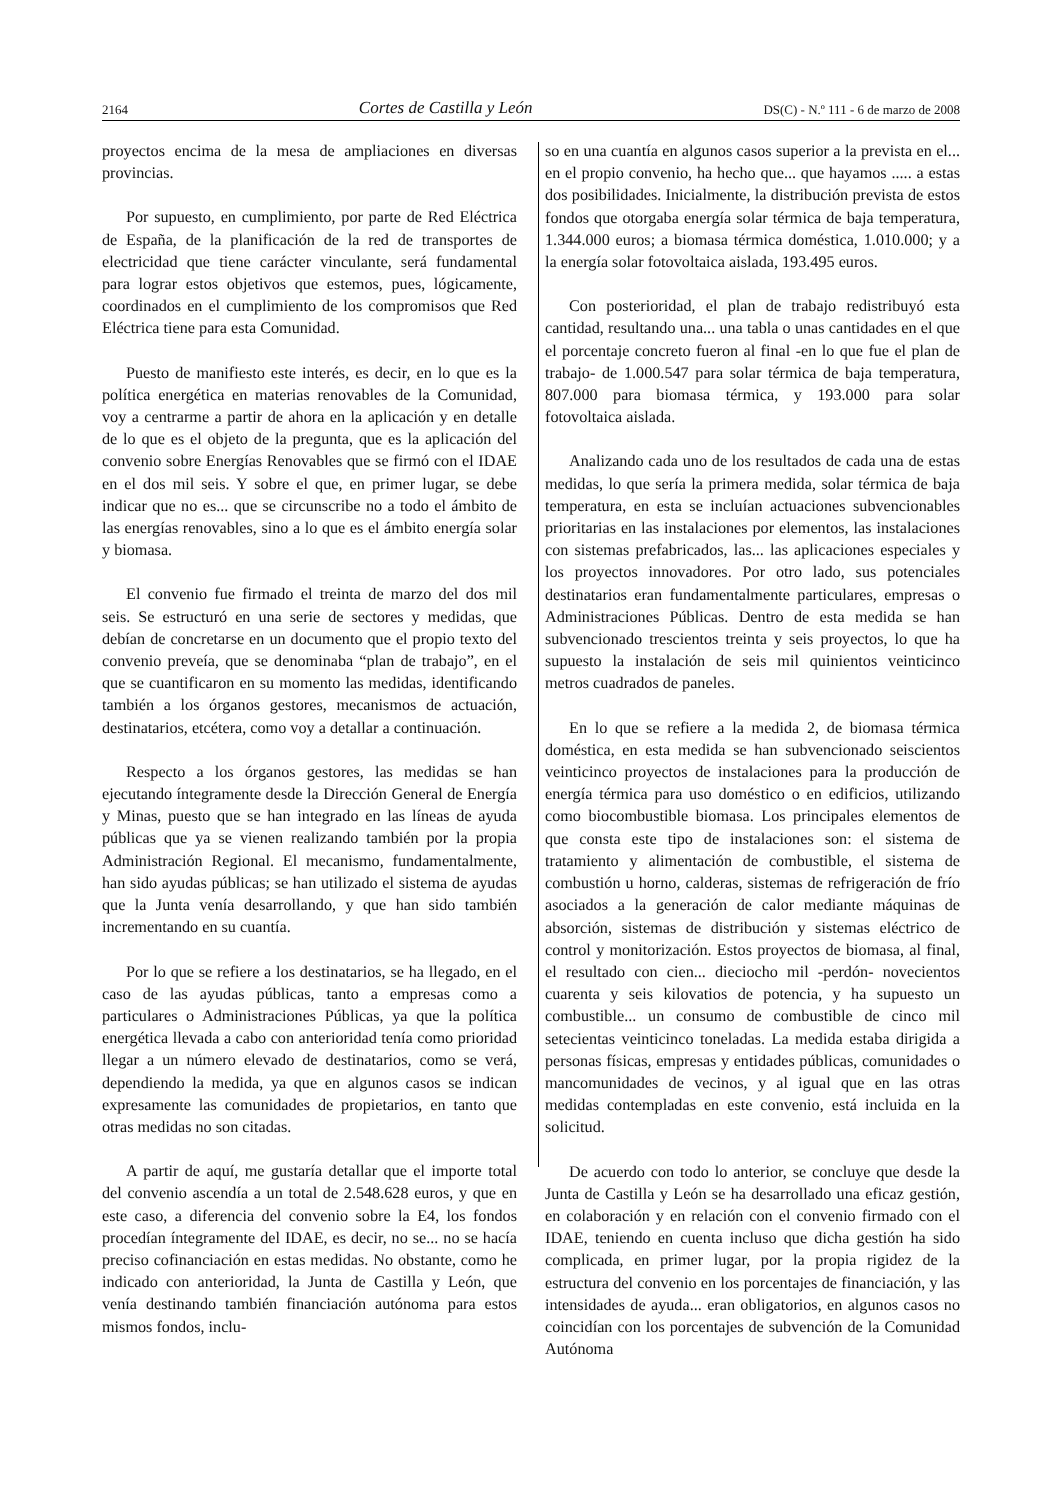2164 Cortes de Castilla y León DS(C) - N.º 111 - 6 de marzo de 2008
proyectos encima de la mesa de ampliaciones en diversas provincias.
Por supuesto, en cumplimiento, por parte de Red Eléctrica de España, de la planificación de la red de transportes de electricidad que tiene carácter vinculante, será fundamental para lograr estos objetivos que estemos, pues, lógicamente, coordinados en el cumplimiento de los compromisos que Red Eléctrica tiene para esta Comunidad.
Puesto de manifiesto este interés, es decir, en lo que es la política energética en materias renovables de la Comunidad, voy a centrarme a partir de ahora en la aplicación y en detalle de lo que es el objeto de la pregunta, que es la aplicación del convenio sobre Energías Renovables que se firmó con el IDAE en el dos mil seis. Y sobre el que, en primer lugar, se debe indicar que no es... que se circunscribe no a todo el ámbito de las energías renovables, sino a lo que es el ámbito energía solar y biomasa.
El convenio fue firmado el treinta de marzo del dos mil seis. Se estructuró en una serie de sectores y medidas, que debían de concretarse en un documento que el propio texto del convenio preveía, que se denominaba “plan de trabajo”, en el que se cuantificaron en su momento las medidas, identificando también a los órganos gestores, mecanismos de actuación, destinatarios, etcétera, como voy a detallar a continuación.
Respecto a los órganos gestores, las medidas se han ejecutando íntegramente desde la Dirección General de Energía y Minas, puesto que se han integrado en las líneas de ayuda públicas que ya se vienen realizando también por la propia Administración Regional. El mecanismo, fundamentalmente, han sido ayudas públicas; se han utilizado el sistema de ayudas que la Junta venía desarrollando, y que han sido también incrementando en su cuantía.
Por lo que se refiere a los destinatarios, se ha llegado, en el caso de las ayudas públicas, tanto a empresas como a particulares o Administraciones Públicas, ya que la política energética llevada a cabo con anterioridad tenía como prioridad llegar a un número elevado de destinatarios, como se verá, dependiendo la medida, ya que en algunos casos se indican expresamente las comunidades de propietarios, en tanto que otras medidas no son citadas.
A partir de aquí, me gustaría detallar que el importe total del convenio ascendía a un total de 2.548.628 euros, y que en este caso, a diferencia del convenio sobre la E4, los fondos procedían íntegramente del IDAE, es decir, no se... no se hacía preciso cofinanciación en estas medidas. No obstante, como he indicado con anterioridad, la Junta de Castilla y León, que venía destinando también financiación autónoma para estos mismos fondos, inclu-
so en una cuantía en algunos casos superior a la prevista en el... en el propio convenio, ha hecho que... que hayamos ..... a estas dos posibilidades. Inicialmente, la distribución prevista de estos fondos que otorgaba energía solar térmica de baja temperatura, 1.344.000 euros; a biomasa térmica doméstica, 1.010.000; y a la energía solar fotovoltaica aislada, 193.495 euros.
Con posterioridad, el plan de trabajo redistribuyó esta cantidad, resultando una... una tabla o unas cantidades en el que el porcentaje concreto fueron al final -en lo que fue el plan de trabajo- de 1.000.547 para solar térmica de baja temperatura, 807.000 para biomasa térmica, y 193.000 para solar fotovoltaica aislada.
Analizando cada uno de los resultados de cada una de estas medidas, lo que sería la primera medida, solar térmica de baja temperatura, en esta se incluían actuaciones subvencionables prioritarias en las instalaciones por elementos, las instalaciones con sistemas prefabricados, las... las aplicaciones especiales y los proyectos innovadores. Por otro lado, sus potenciales destinatarios eran fundamentalmente particulares, empresas o Administraciones Públicas. Dentro de esta medida se han subvencionado trescientos treinta y seis proyectos, lo que ha supuesto la instalación de seis mil quinientos veinticinco metros cuadrados de paneles.
En lo que se refiere a la medida 2, de biomasa térmica doméstica, en esta medida se han subvencionado seiscientos veinticinco proyectos de instalaciones para la producción de energía térmica para uso doméstico o en edificios, utilizando como biocombustible biomasa. Los principales elementos de que consta este tipo de instalaciones son: el sistema de tratamiento y alimentación de combustible, el sistema de combustión u horno, calderas, sistemas de refrigeración de frío asociados a la generación de calor mediante máquinas de absorción, sistemas de distribución y sistemas eléctrico de control y monitorización. Estos proyectos de biomasa, al final, el resultado con cien... dieciocho mil -perdón- novecientos cuarenta y seis kilovatios de potencia, y ha supuesto un combustible... un consumo de combustible de cinco mil setecientas veinticinco toneladas. La medida estaba dirigida a personas físicas, empresas y entidades públicas, comunidades o mancomunidades de vecinos, y al igual que en las otras medidas contempladas en este convenio, está incluida en la solicitud.
De acuerdo con todo lo anterior, se concluye que desde la Junta de Castilla y León se ha desarrollado una eficaz gestión, en colaboración y en relación con el convenio firmado con el IDAE, teniendo en cuenta incluso que dicha gestión ha sido complicada, en primer lugar, por la propia rigidez de la estructura del convenio en los porcentajes de financiación, y las intensidades de ayuda... eran obligatorios, en algunos casos no coincidían con los porcentajes de subvención de la Comunidad Autónoma